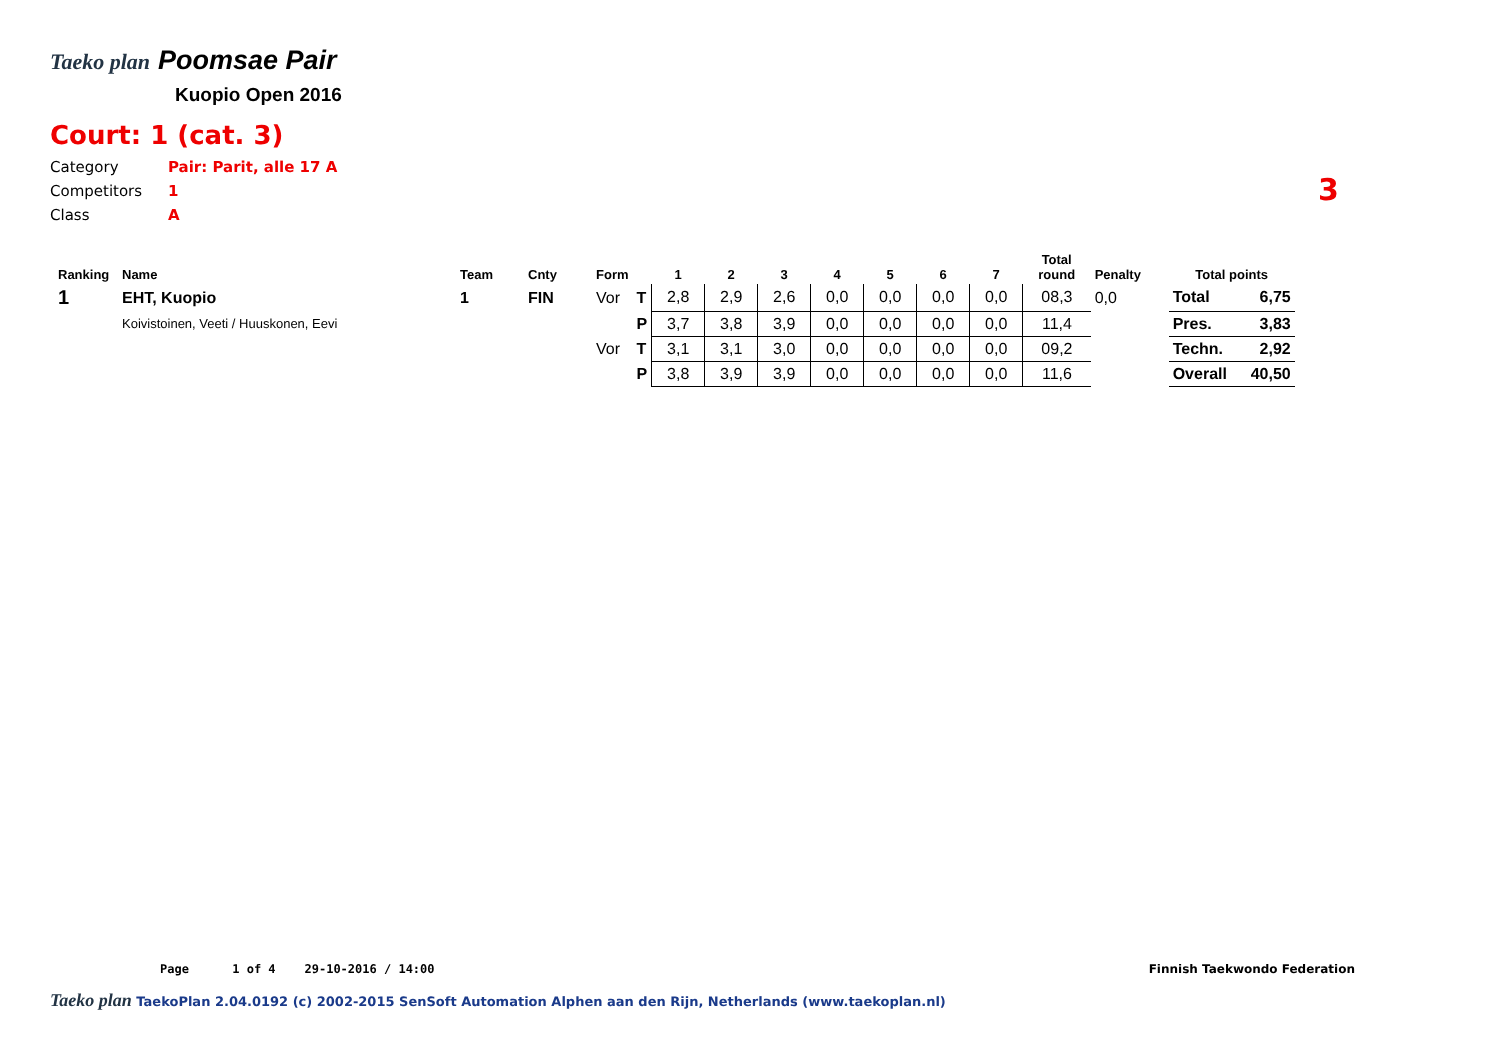Taeko plan Poomsae Pair
Kuopio Open 2016
Court: 1 (cat. 3)
Category Pair: Parit, alle 17 A
Competitors 1
Class A
3
| Ranking | Name | Team | Cnty | Form | | 1 | 2 | 3 | 4 | 5 | 6 | 7 | Total round | Penalty | Total points | |
| --- | --- | --- | --- | --- | --- | --- | --- | --- | --- | --- | --- | --- | --- | --- | --- | --- |
| 1 | EHT, Kuopio | 1 | FIN | Vor | T | 2,8 | 2,9 | 2,6 | 0,0 | 0,0 | 0,0 | 0,0 | 08,3 | 0,0 | Total | 6,75 |
| | Koivistoinen, Veeti / Huuskonen, Eevi | | | | P | 3,7 | 3,8 | 3,9 | 0,0 | 0,0 | 0,0 | 0,0 | 11,4 | | Pres. | 3,83 |
| | | | | Vor | T | 3,1 | 3,1 | 3,0 | 0,0 | 0,0 | 0,0 | 0,0 | 09,2 | | Techn. | 2,92 |
| | | | | | P | 3,8 | 3,9 | 3,9 | 0,0 | 0,0 | 0,0 | 0,0 | 11,6 | | Overall | 40,50 |
Page 1 of 4 29-10-2016 / 14:00
Finnish Taekwondo Federation
Taeko plan TaekoPlan 2.04.0192 (c) 2002-2015 SenSoft Automation Alphen aan den Rijn, Netherlands (www.taekoplan.nl)